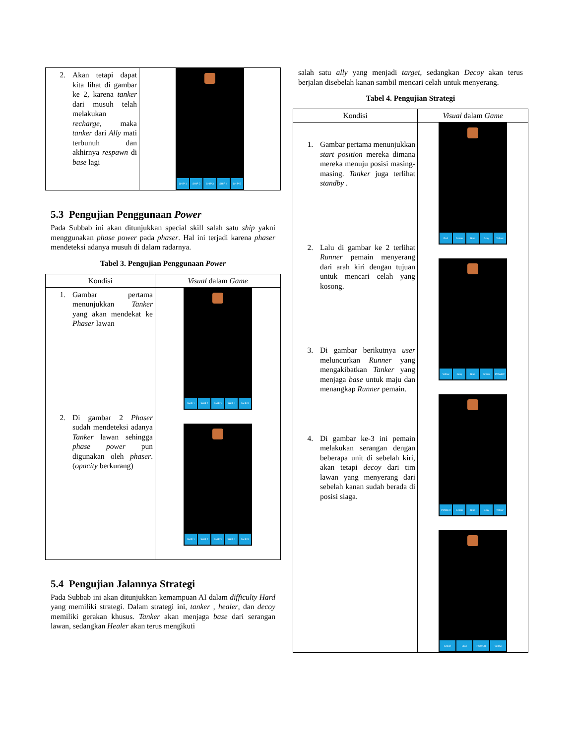| 2. Akan tetapi dapat kita lihat di gambar ke 2, karena tanker dari musuh telah melakukan recharge , maka tanker dari Ally mati terbunuh dan akhirnya respawn di base lagi | SHIP 1 SHIP 2 SHIP 3 SHIP 4 SHIP 5 |
5.3 Pengujian Penggunaan Power
Pada Subbab ini akan ditunjukkan special skill salah satu ship yakni menggunakan phase power pada phaser. Hal ini terjadi karena phaser mendeteksi adanya musuh di dalam radarnya.
Tabel 3. Pengujian Penggunaan Power
| Kondisi | Visual dalam Game |
| --- | --- |
| 1. Gambar pertama menunjukkan Tanker yang akan mendekat ke Phaser lawan 2. Di gambar 2 Phaser sudah mendeteksi adanya Tanker lawan sehingga phase power pun digunakan oleh phaser . ( opacity berkurang) | SHIP 1 SHIP 2 SHIP 3 SHIP 4 SHIP 5 SHIP 1 SHIP 2 SHIP 3 SHIP 4 SHIP 5 |
5.4 Pengujian Jalannya Strategi
Pada Subbab ini akan ditunjukkan kemampuan AI dalam difficulty Hard yang memiliki strategi. Dalam strategi ini, tanker , healer, dan decoy memiliki gerakan khusus. Tanker akan menjaga base dari serangan lawan, sedangkan Healer akan terus mengikuti
salah satu ally yang menjadi target, sedangkan Decoy akan terus berjalan disebelah kanan sambil mencari celah untuk menyerang.
Tabel 4. Pengujian Strategi
| Kondisi | Visual dalam Game |
| --- | --- |
| 1. Gambar pertama menunjukkan start position mereka dimana mereka menuju posisi masing-masing. Tanker juga terlihat standby . 2. Lalu di gambar ke 2 terlihat Runner pemain menyerang dari arah kiri dengan tujuan untuk mencari celah yang kosong. 3. Di gambar berikutnya user meluncurkan Runner yang mengakibatkan Tanker yang menjaga base untuk maju dan menangkap Runner pemain. 4. Di gambar ke-3 ini pemain melakukan serangan dengan beberapa unit di sebelah kiri, akan tetapi decoy dari tim lawan yang menyerang dari sebelah kanan sudah berada di posisi siaga. | Red Green Blue Gray Yellow Yellow Gray Blue Green POWER POWER Green Blue Gray Yellow Green Blue POWER Yellow |